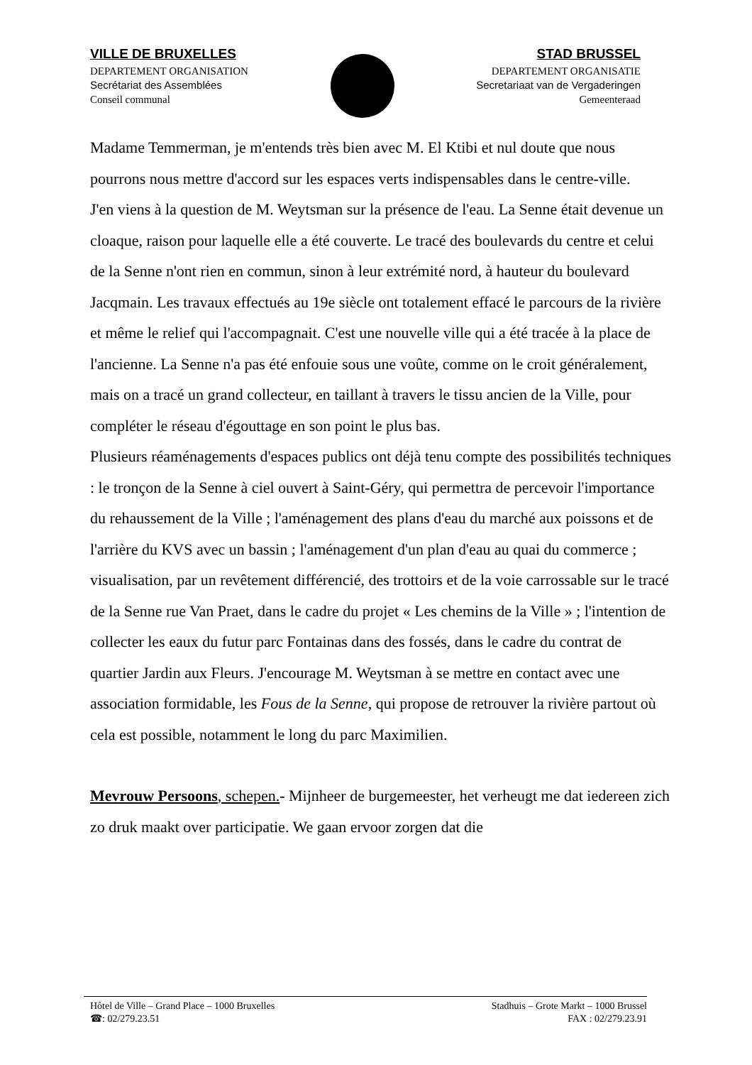VILLE DE BRUXELLES
DEPARTEMENT ORGANISATION
Secrétariat des Assemblées
Conseil communal
STAD BRUSSEL
DEPARTEMENT ORGANISATIE
Secretariaat van de Vergaderingen
Gemeenteraad
Madame Temmerman, je m'entends très bien avec M. El Ktibi et nul doute que nous pourrons nous mettre d'accord sur les espaces verts indispensables dans le centre-ville.
J'en viens à la question de M. Weytsman sur la présence de l'eau. La Senne était devenue un cloaque, raison pour laquelle elle a été couverte. Le tracé des boulevards du centre et celui de la Senne n'ont rien en commun, sinon à leur extrémité nord, à hauteur du boulevard Jacqmain. Les travaux effectués au 19e siècle ont totalement effacé le parcours de la rivière et même le relief qui l'accompagnait. C'est une nouvelle ville qui a été tracée à la place de l'ancienne. La Senne n'a pas été enfouie sous une voûte, comme on le croit généralement, mais on a tracé un grand collecteur, en taillant à travers le tissu ancien de la Ville, pour compléter le réseau d'égouttage en son point le plus bas.
Plusieurs réaménagements d'espaces publics ont déjà tenu compte des possibilités techniques : le tronçon de la Senne à ciel ouvert à Saint-Géry, qui permettra de percevoir l'importance du rehaussement de la Ville ; l'aménagement des plans d'eau du marché aux poissons et de l'arrière du KVS avec un bassin ; l'aménagement d'un plan d'eau au quai du commerce ; visualisation, par un revêtement différencié, des trottoirs et de la voie carrossable sur le tracé de la Senne rue Van Praet, dans le cadre du projet « Les chemins de la Ville » ; l'intention de collecter les eaux du futur parc Fontainas dans des fossés, dans le cadre du contrat de quartier Jardin aux Fleurs. J'encourage M. Weytsman à se mettre en contact avec une association formidable, les Fous de la Senne, qui propose de retrouver la rivière partout où cela est possible, notamment le long du parc Maximilien.
Mevrouw Persoons, schepen.- Mijnheer de burgemeester, het verheugt me dat iedereen zich zo druk maakt over participatie. We gaan ervoor zorgen dat die
Hôtel de Ville – Grand Place – 1000 Bruxelles
☎: 02/279.23.51
Stadhuis – Grote Markt – 1000 Brussel
FAX : 02/279.23.91